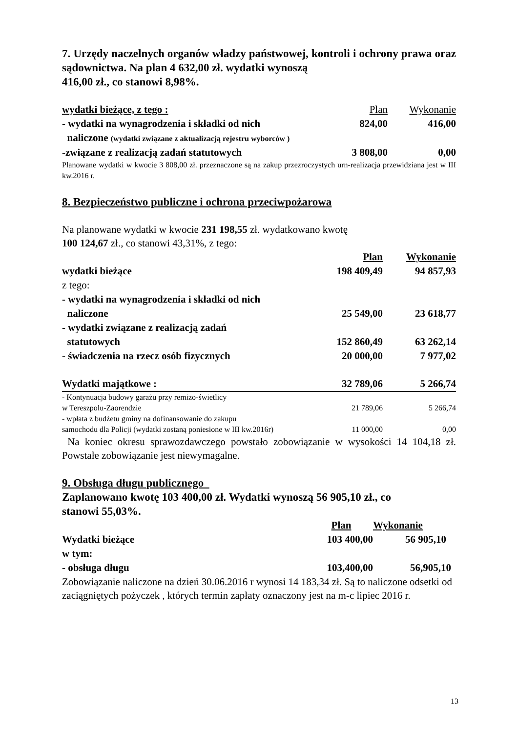7. Urzędy naczelnych organów władzy państwowej, kontroli i ochrony prawa oraz sądownictwa. Na plan 4 632,00 zł. wydatki wynoszą
416,00 zł., co stanowi 8,98%.
| wydatki bieżące, z tego : | Plan | Wykonanie |
| - wydatki na wynagrodzenia i składki od nich | 824,00 | 416,00 |
| naliczone (wydatki związane z aktualizacją rejestru wyborców ) | | |
| -związane z realizacją zadań statutowych | 3 808,00 | 0,00 |
Planowane wydatki w kwocie 3 808,00 zł. przeznaczone są na zakup przezroczystych urn-realizacja przewidziana jest w III kw.2016 r.
8. Bezpieczeństwo publiczne i ochrona przeciwpożarowa
Na planowane wydatki w kwocie 231 198,55 zł. wydatkowano kwotę
100 124,67 zł., co stanowi 43,31%, z tego:
| | Plan | Wykonanie |
| wydatki bieżące | 198 409,49 | 94 857,93 |
| z tego: | | |
| - wydatki na wynagrodzenia i składki od nich naliczone | 25 549,00 | 23 618,77 |
| - wydatki związane z realizacją zadań statutowych | 152 860,49 | 63 262,14 |
| - świadczenia na rzecz osób fizycznych | 20 000,00 | 7 977,02 |
| Wydatki majątkowe : | 32 789,06 | 5 266,74 |
| - Kontynuacja budowy garażu przy remizo-świetlicy w Tereszpolu-Zaorendzie | 21 789,06 | 5 266,74 |
| - wpłata z budżetu gminy na dofinansowanie do zakupu samochodu dla Policji (wydatki zostaną poniesione w III kw.2016r) | 11 000,00 | 0,00 |
Na koniec okresu sprawozdawczego powstało zobowiązanie w wysokości 14 104,18 zł. Powstałe zobowiązanie jest niewymagalne.
9. Obsługa długu publicznego
Zaplanowano kwotę 103 400,00 zł. Wydatki wynoszą 56 905,10 zł., co
stanowi 55,03%.
| | Plan | Wykonanie |
| Wydatki bieżące | 103 400,00 | 56 905,10 |
| w tym: | | |
| - obsługa długu | 103,400,00 | 56,905,10 |
Zobowiązanie naliczone na dzień 30.06.2016 r wynosi 14 183,34 zł. Są to naliczone odsetki od zaciągniętych pożyczek , których termin zapłaty oznaczony jest na m-c lipiec 2016 r.
13